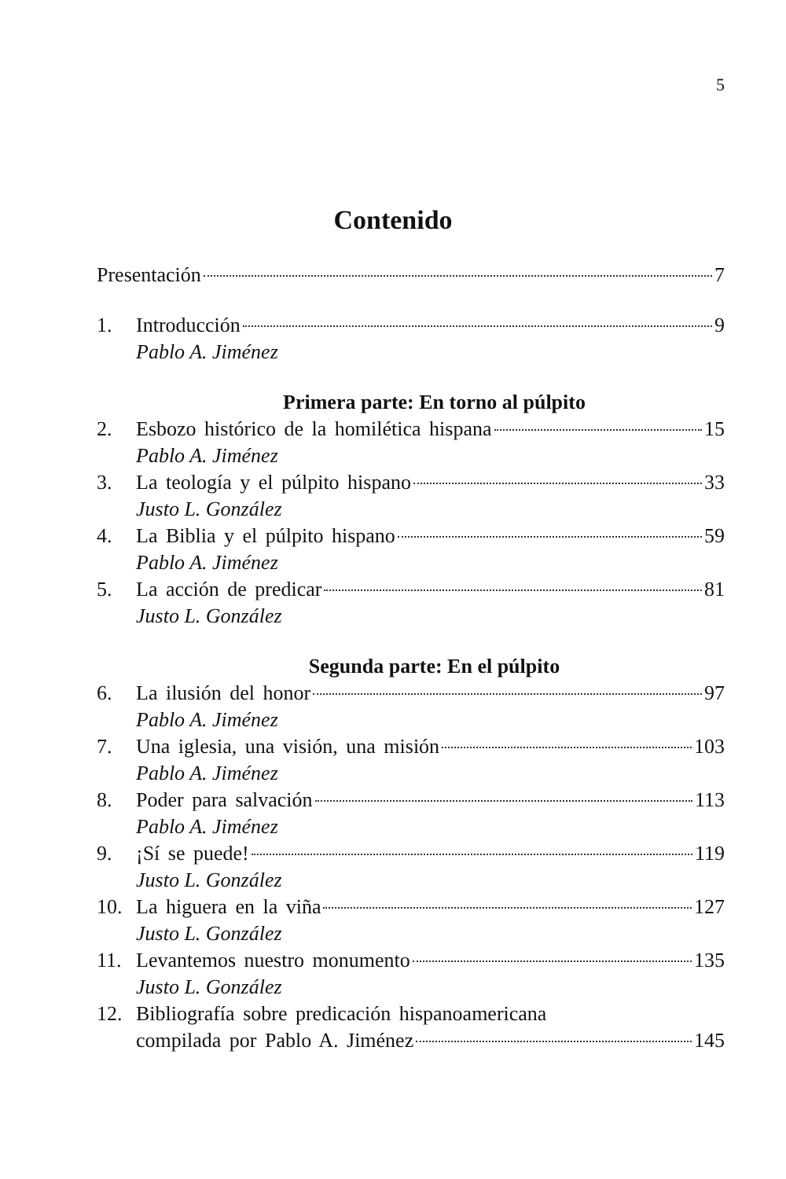5
Contenido
Presentación 7
1. Introducción 9
Pablo A. Jiménez
Primera parte: En torno al púlpito
2. Esbozo histórico de la homilética hispana 15
Pablo A. Jiménez
3. La teología y el púlpito hispano 33
Justo L. González
4. La Biblia y el púlpito hispano 59
Pablo A. Jiménez
5. La acción de predicar 81
Justo L. González
Segunda parte: En el púlpito
6. La ilusión del honor 97
Pablo A. Jiménez
7. Una iglesia, una visión, una misión 103
Pablo A. Jiménez
8. Poder para salvación 113
Pablo A. Jiménez
9. ¡Sí se puede! 119
Justo L. González
10. La higuera en la viña 127
Justo L. González
11. Levantemos nuestro monumento 135
Justo L. González
12. Bibliografía sobre predicación hispanoamericana
compilada por Pablo A. Jiménez 145